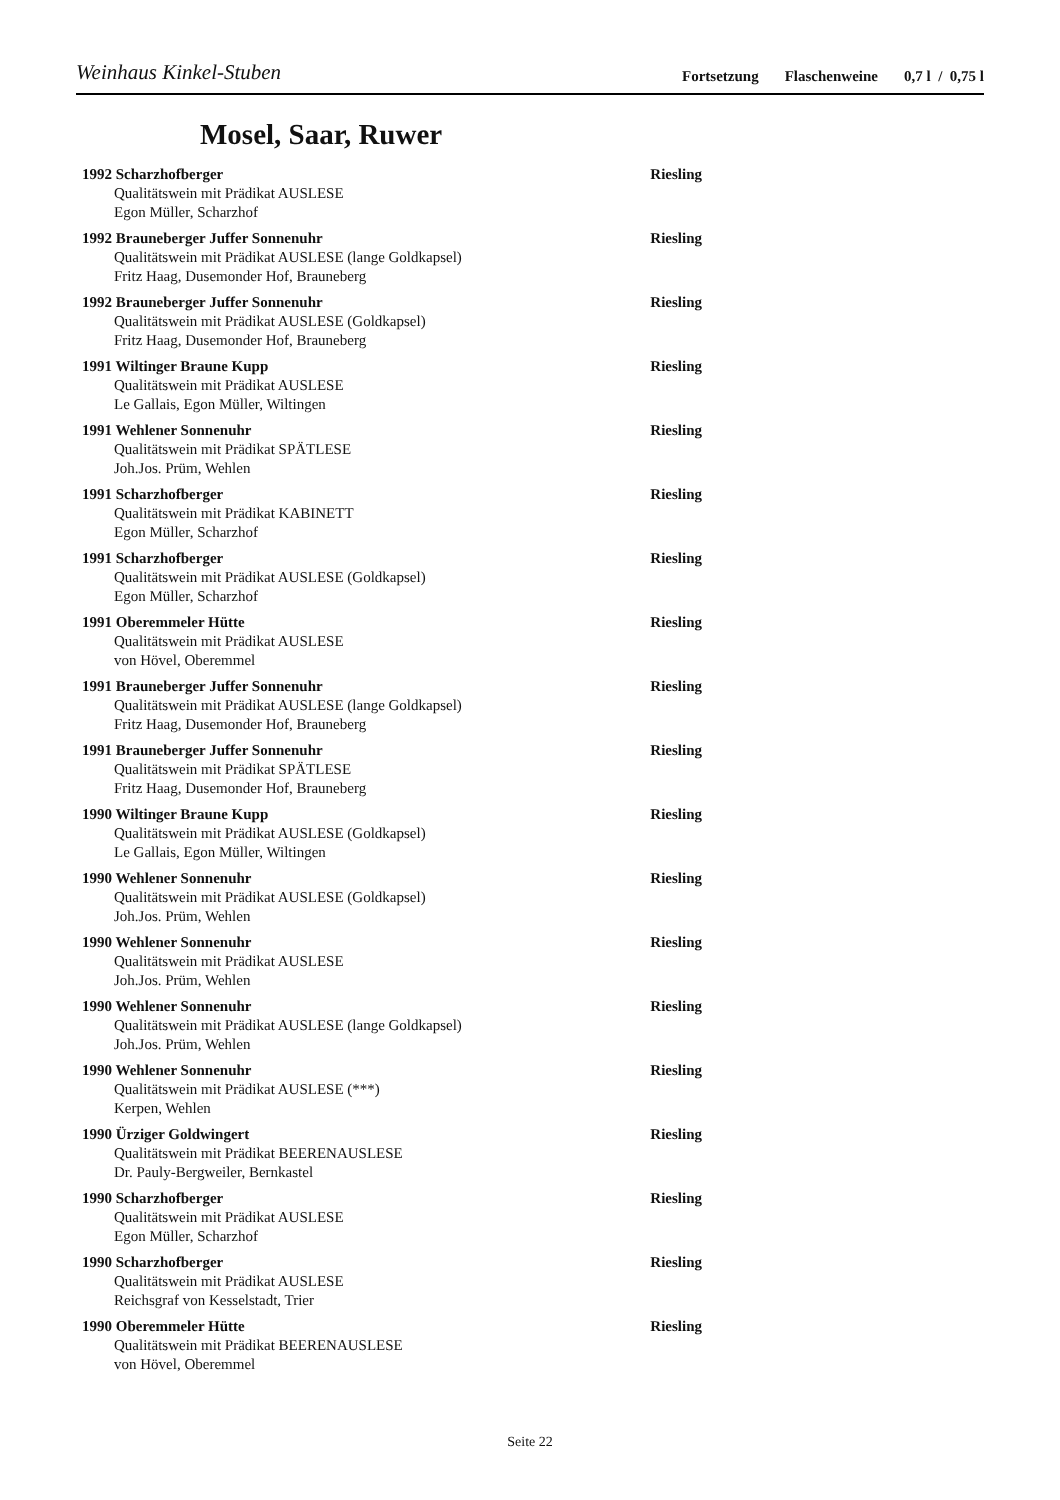Weinhaus Kinkel-Stuben
Fortsetzung Flaschenweine 0,7 l / 0,75 l
Mosel, Saar, Ruwer
1992 Scharzhofberger Riesling
Qualitätswein mit Prädikat AUSLESE
Egon Müller, Scharzhof
1992 Brauneberger Juffer Sonnenuhr Riesling
Qualitätswein mit Prädikat AUSLESE (lange Goldkapsel)
Fritz Haag, Dusemonder Hof, Brauneberg
1992 Brauneberger Juffer Sonnenuhr Riesling
Qualitätswein mit Prädikat AUSLESE (Goldkapsel)
Fritz Haag, Dusemonder Hof, Brauneberg
1991 Wiltinger Braune Kupp Riesling
Qualitätswein mit Prädikat AUSLESE
Le Gallais, Egon Müller, Wiltingen
1991 Wehlener Sonnenuhr Riesling
Qualitätswein mit Prädikat SPÄTLESE
Joh.Jos. Prüm, Wehlen
1991 Scharzhofberger Riesling
Qualitätswein mit Prädikat KABINETT
Egon Müller, Scharzhof
1991 Scharzhofberger Riesling
Qualitätswein mit Prädikat AUSLESE (Goldkapsel)
Egon Müller, Scharzhof
1991 Oberemmeler Hütte Riesling
Qualitätswein mit Prädikat AUSLESE
von Hövel, Oberemmel
1991 Brauneberger Juffer Sonnenuhr Riesling
Qualitätswein mit Prädikat AUSLESE (lange Goldkapsel)
Fritz Haag, Dusemonder Hof, Brauneberg
1991 Brauneberger Juffer Sonnenuhr Riesling
Qualitätswein mit Prädikat SPÄTLESE
Fritz Haag, Dusemonder Hof, Brauneberg
1990 Wiltinger Braune Kupp Riesling
Qualitätswein mit Prädikat AUSLESE (Goldkapsel)
Le Gallais, Egon Müller, Wiltingen
1990 Wehlener Sonnenuhr Riesling
Qualitätswein mit Prädikat AUSLESE (Goldkapsel)
Joh.Jos. Prüm, Wehlen
1990 Wehlener Sonnenuhr Riesling
Qualitätswein mit Prädikat AUSLESE
Joh.Jos. Prüm, Wehlen
1990 Wehlener Sonnenuhr Riesling
Qualitätswein mit Prädikat AUSLESE (lange Goldkapsel)
Joh.Jos. Prüm, Wehlen
1990 Wehlener Sonnenuhr Riesling
Qualitätswein mit Prädikat AUSLESE (***)
Kerpen, Wehlen
1990 Ürziger Goldwingert Riesling
Qualitätswein mit Prädikat BEERENAUSLESE
Dr. Pauly-Bergweiler, Bernkastel
1990 Scharzhofberger Riesling
Qualitätswein mit Prädikat AUSLESE
Egon Müller, Scharzhof
1990 Scharzhofberger Riesling
Qualitätswein mit Prädikat AUSLESE
Reichsgraf von Kesselstadt, Trier
1990 Oberemmeler Hütte Riesling
Qualitätswein mit Prädikat BEERENAUSLESE
von Hövel, Oberemmel
Seite 22